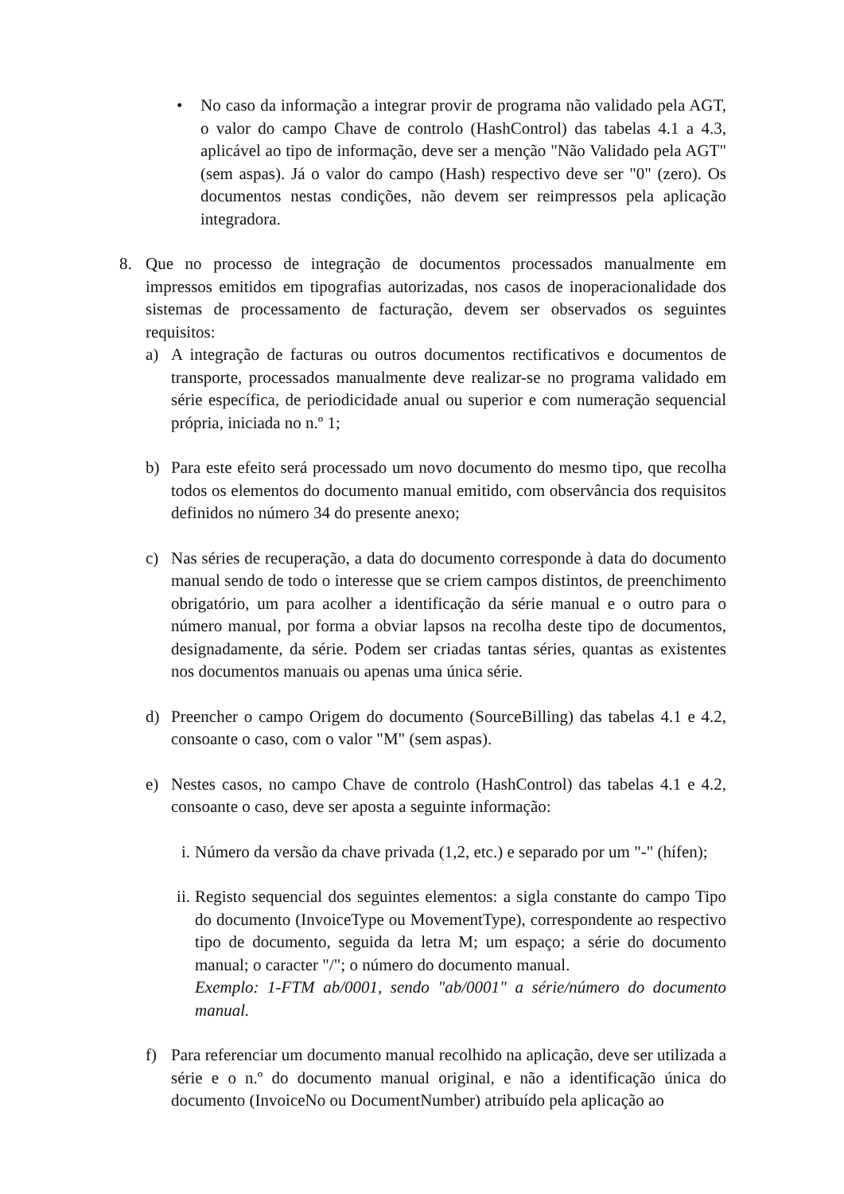• No caso da informação a integrar provir de programa não validado pela AGT, o valor do campo Chave de controlo (HashControl) das tabelas 4.1 a 4.3, aplicável ao tipo de informação, deve ser a menção "Não Validado pela AGT" (sem aspas). Já o valor do campo (Hash) respectivo deve ser "0" (zero). Os documentos nestas condições, não devem ser reimpressos pela aplicação integradora.
8. Que no processo de integração de documentos processados manualmente em impressos emitidos em tipografias autorizadas, nos casos de inoperacionalidade dos sistemas de processamento de facturação, devem ser observados os seguintes requisitos:
a) A integração de facturas ou outros documentos rectificativos e documentos de transporte, processados manualmente deve realizar-se no programa validado em série específica, de periodicidade anual ou superior e com numeração sequencial própria, iniciada no n.º 1;
b) Para este efeito será processado um novo documento do mesmo tipo, que recolha todos os elementos do documento manual emitido, com observância dos requisitos definidos no número 34 do presente anexo;
c) Nas séries de recuperação, a data do documento corresponde à data do documento manual sendo de todo o interesse que se criem campos distintos, de preenchimento obrigatório, um para acolher a identificação da série manual e o outro para o número manual, por forma a obviar lapsos na recolha deste tipo de documentos, designadamente, da série. Podem ser criadas tantas séries, quantas as existentes nos documentos manuais ou apenas uma única série.
d) Preencher o campo Origem do documento (SourceBilling) das tabelas 4.1 e 4.2, consoante o caso, com o valor "M" (sem aspas).
e) Nestes casos, no campo Chave de controlo (HashControl) das tabelas 4.1 e 4.2, consoante o caso, deve ser aposta a seguinte informação:
i.
Número da versão da chave privada (1,2, etc.) e separado por um "-" (hífen);
ii.
Registo sequencial dos seguintes elementos: a sigla constante do campo Tipo do documento (InvoiceType ou MovementType), correspondente ao respectivo tipo de documento, seguida da letra M; um espaço; a série do documento manual; o caracter "/"; o número do documento manual.
Exemplo: 1-FTM ab/0001, sendo "ab/0001" a série/número do documento manual.
f) Para referenciar um documento manual recolhido na aplicação, deve ser utilizada a série e o n.º do documento manual original, e não a identificação única do documento (InvoiceNo ou DocumentNumber) atribuído pela aplicação ao